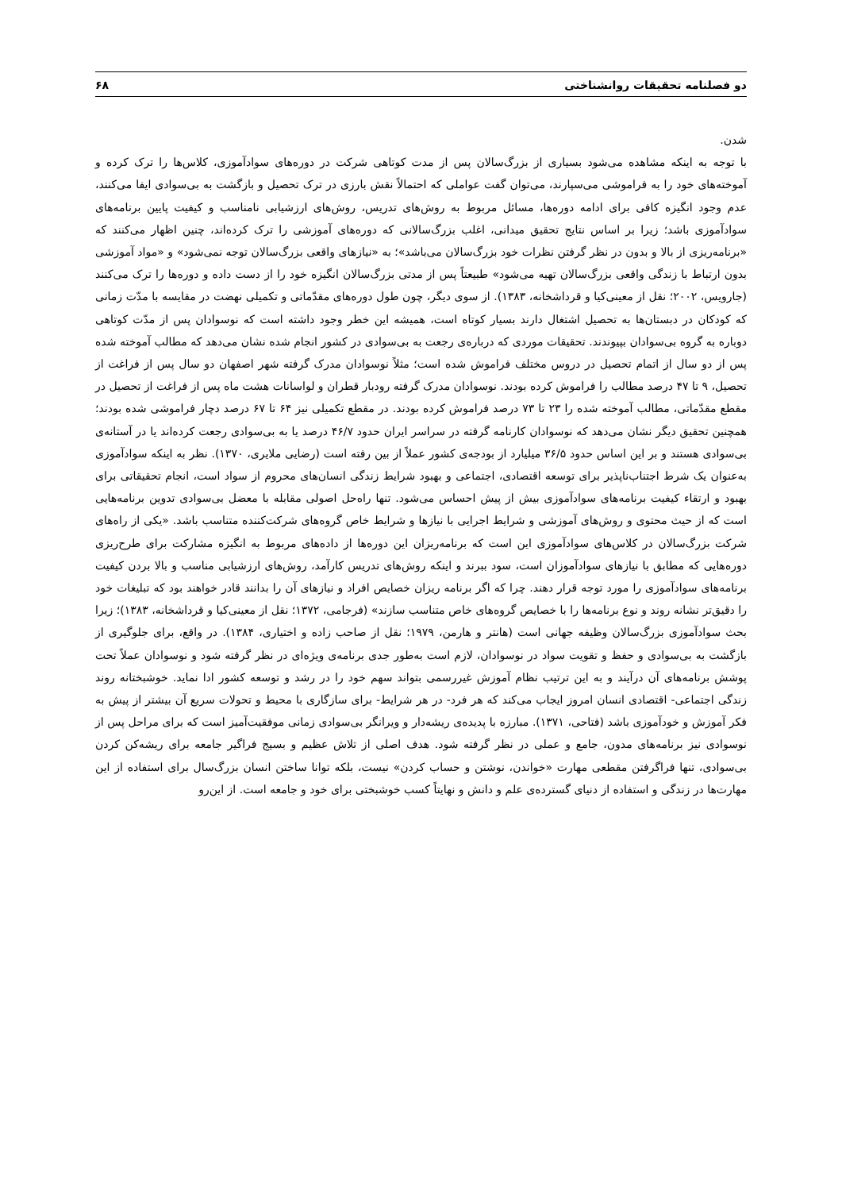دو فصلنامه تحقیقات روانشناختی ۶۸
شدن.
با توجه به اینکه مشاهده می‌شود بسیاری از بزرگ‌سالان پس از مدت کوتاهی شرکت در دوره‌های سوادآموزی، کلاس‌ها را ترک کرده و آموخته‌های خود را به فراموشی می‌سپارند، می‌توان گفت عواملی که احتمالاً نقش بارزی در ترک تحصیل و بازگشت به بی‌سوادی ایفا می‌کنند، عدم وجود انگیزه کافی برای ادامه دوره‌ها، مسائل مربوط به روش‌های تدریس، روش‌های ارزشیابی نامناسب و کیفیت پایین برنامه‌های سوادآموزی باشد؛ زیرا بر اساس نتایج تحقیق میدانی، اغلب بزرگ‌سالانی که دوره‌های آموزشی را ترک کرده‌اند، چنین اظهار می‌کنند که «برنامه‌ریزی از بالا و بدون در نظر گرفتن نظرات خود بزرگ‌سالان می‌باشد»؛ به «نیازهای واقعی بزرگ‌سالان توجه نمی‌شود» و «مواد آموزشی بدون ارتباط با زندگی واقعی بزرگ‌سالان تهیه می‌شود» طبیعتاً پس از مدتی بزرگ‌سالان انگیزه خود را از دست داده و دوره‌ها را ترک می‌کنند (جارویس، ۲۰۰۲؛ نقل از معینی‌کیا و قرداشخانه، ۱۳۸۳). از سوی دیگر، چون طول دوره‌های مقدّماتی و تکمیلی نهضت در مقایسه با مدّت زمانی که کودکان در دبستان‌ها به تحصیل اشتغال دارند بسیار کوتاه است، همیشه این خطر وجود داشته است که نوسوادان پس از مدّت کوتاهی دوباره به گروه بی‌سوادان بپیوندند. تحقیقات موردی که درباره‌ی رجعت به بی‌سوادی در کشور انجام شده نشان می‌دهد که مطالب آموخته شده پس از دو سال از اتمام تحصیل در دروس مختلف فراموش شده است؛ مثلاً نوسوادان مدرک گرفته شهر اصفهان دو سال پس از فراغت از تحصیل، ۹ تا ۴۷ درصد مطالب را فراموش کرده بودند. نوسوادان مدرک گرفته رودبار قطران و لواسانات هشت ماه پس از فراغت از تحصیل در مقطع مقدّماتی، مطالب آموخته شده را ۲۳ تا ۷۳ درصد فراموش کرده بودند. در مقطع تکمیلی نیز ۶۴ تا ۶۷ درصد دچار فراموشی شده بودند؛ همچنین تحقیق دیگر نشان می‌دهد که نوسوادان کارنامه گرفته در سراسر ایران حدود ۴۶/۷ درصد یا به بی‌سوادی رجعت کرده‌اند یا در آستانه‌ی بی‌سوادی هستند و بر این اساس حدود ۳۶/۵ میلیارد از بودجه‌ی کشور عملاً از بین رفته است (رضایی ملایری، ۱۳۷۰). نظر به اینکه سوادآموزی به‌عنوان یک شرط اجتناب‌ناپذیر برای توسعه اقتصادی، اجتماعی و بهبود شرایط زندگی انسان‌های محروم از سواد است، انجام تحقیقاتی برای بهبود و ارتقاء کیفیت برنامه‌های سوادآموزی بیش از پیش احساس می‌شود. تنها راه‌حل اصولی مقابله با معضل بی‌سوادی تدوین برنامه‌هایی است که از حیث محتوی و روش‌های آموزشی و شرایط اجرایی با نیازها و شرایط خاص گروه‌های شرکت‌کننده متناسب باشد. «یکی از راه‌های شرکت بزرگ‌سالان در کلاس‌های سوادآموزی این است که برنامه‌ریزان این دوره‌ها از داده‌های مربوط به انگیزه مشارکت برای طرح‌ریزی دوره‌هایی که مطابق با نیازهای سوادآموزان است، سود ببرند و اینکه روش‌های تدریس کارآمد، روش‌های ارزشیابی مناسب و بالا بردن کیفیت برنامه‌های سوادآموزی را مورد توجه قرار دهند. چرا که اگر برنامه ریزان خصایص افراد و نیازهای آن را بدانند قادر خواهند بود که تبلیغات خود را دقیق‌تر نشانه روند و نوع برنامه‌ها را با خصایص گروه‌های خاص متناسب سازند» (فرجامی، ۱۳۷۲؛ نقل از معینی‌کیا و قرداشخانه، ۱۳۸۳)؛ زیرا بحث سوادآموزی بزرگ‌سالان وظیفه جهانی است (هانتر و هارمن، ۱۹۷۹؛ نقل از صاحب زاده و اختیاری، ۱۳۸۴). در واقع، برای جلوگیری از بازگشت به بی‌سوادی و حفظ و تقویت سواد در نوسوادان، لازم است به‌طور جدی برنامه‌ی ویژه‌ای در نظر گرفته شود و نوسوادان عملاً تحت پوشش برنامه‌های آن درآیند و به این ترتیب نظام آموزش غیررسمی بتواند سهم خود را در رشد و توسعه کشور ادا نماید. خوشبختانه روند زندگی اجتماعی- اقتصادی انسان امروز ایجاب می‌کند که هر فرد- در هر شرایط- برای سازگاری با محیط و تحولات سریع آن بیشتر از پیش به فکر آموزش و خودآموزی باشد (فتاحی، ۱۳۷۱). مبارزه با پدیده‌ی ریشه‌دار و ویرانگر بی‌سوادی زمانی موفقیت‌آمیز است که برای مراحل پس از نوسوادی نیز برنامه‌های مدون، جامع و عملی در نظر گرفته شود. هدف اصلی از تلاش عظیم و بسیج فراگیر جامعه برای ریشه‌کن کردن بی‌سوادی، تنها فراگرفتن مقطعی مهارت «خواندن، نوشتن و حساب کردن» نیست، بلکه توانا ساختن انسان بزرگ‌سال برای استفاده از این مهارت‌ها در زندگی و استفاده از دنیای گسترده‌ی علم و دانش و نهایتاً کسب خوشبختی برای خود و جامعه است. از این‌رو